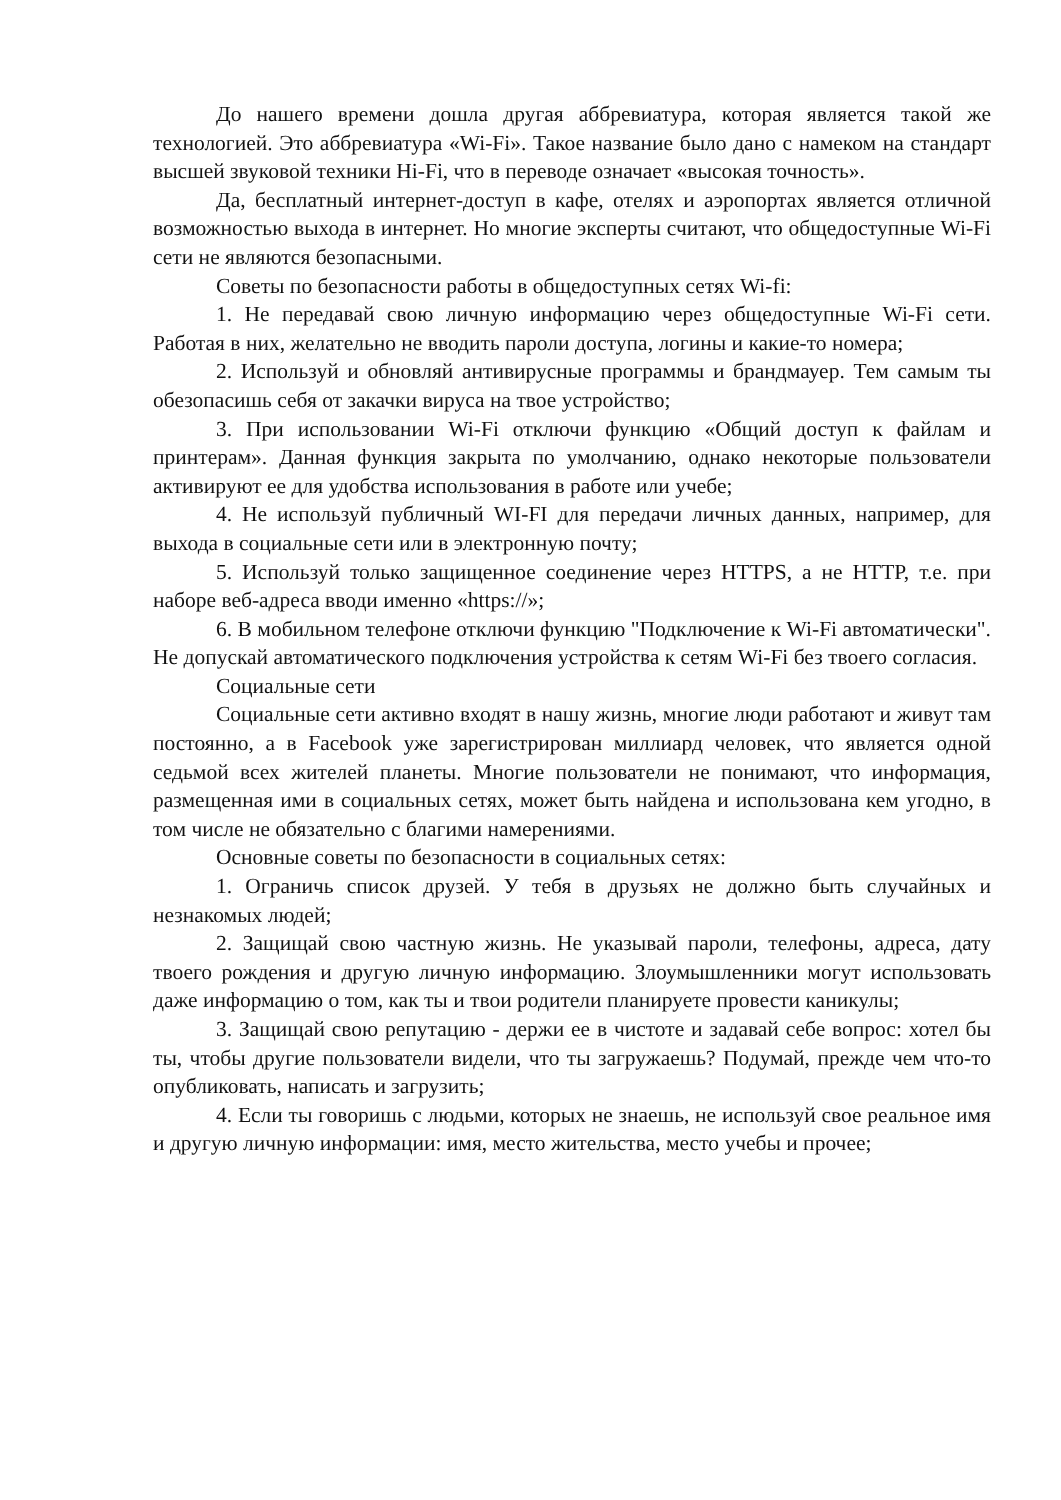До нашего времени дошла другая аббревиатура, которая является такой же технологией. Это аббревиатура «Wi-Fi». Такое название было дано с намеком на стандарт высшей звуковой техники Hi-Fi, что в переводе означает «высокая точность».
Да, бесплатный интернет-доступ в кафе, отелях и аэропортах является отличной возможностью выхода в интернет. Но многие эксперты считают, что общедоступные Wi-Fi сети не являются безопасными.
Советы по безопасности работы в общедоступных сетях Wi-fi:
1. Не передавай свою личную информацию через общедоступные Wi-Fi сети. Работая в них, желательно не вводить пароли доступа, логины и какие-то номера;
2. Используй и обновляй антивирусные программы и брандмауер. Тем самым ты обезопасишь себя от закачки вируса на твое устройство;
3. При использовании Wi-Fi отключи функцию «Общий доступ к файлам и принтерам». Данная функция закрыта по умолчанию, однако некоторые пользователи активируют ее для удобства использования в работе или учебе;
4. Не используй публичный WI-FI для передачи личных данных, например, для выхода в социальные сети или в электронную почту;
5. Используй только защищенное соединение через HTTPS, а не HTTP, т.е. при наборе веб-адреса вводи именно «https://»;
6. В мобильном телефоне отключи функцию "Подключение к Wi-Fi автоматически". Не допускай автоматического подключения устройства к сетям Wi-Fi без твоего согласия.
Социальные сети
Социальные сети активно входят в нашу жизнь, многие люди работают и живут там постоянно, а в Facebook уже зарегистрирован миллиард человек, что является одной седьмой всех жителей планеты. Многие пользователи не понимают, что информация, размещенная ими в социальных сетях, может быть найдена и использована кем угодно, в том числе не обязательно с благими намерениями.
Основные советы по безопасности в социальных сетях:
1. Ограничь список друзей. У тебя в друзьях не должно быть случайных и незнакомых людей;
2. Защищай свою частную жизнь. Не указывай пароли, телефоны, адреса, дату твоего рождения и другую личную информацию. Злоумышленники могут использовать даже информацию о том, как ты и твои родители планируете провести каникулы;
3. Защищай свою репутацию - держи ее в чистоте и задавай себе вопрос: хотел бы ты, чтобы другие пользователи видели, что ты загружаешь? Подумай, прежде чем что-то опубликовать, написать и загрузить;
4. Если ты говоришь с людьми, которых не знаешь, не используй свое реальное имя и другую личную информации: имя, место жительства, место учебы и прочее;